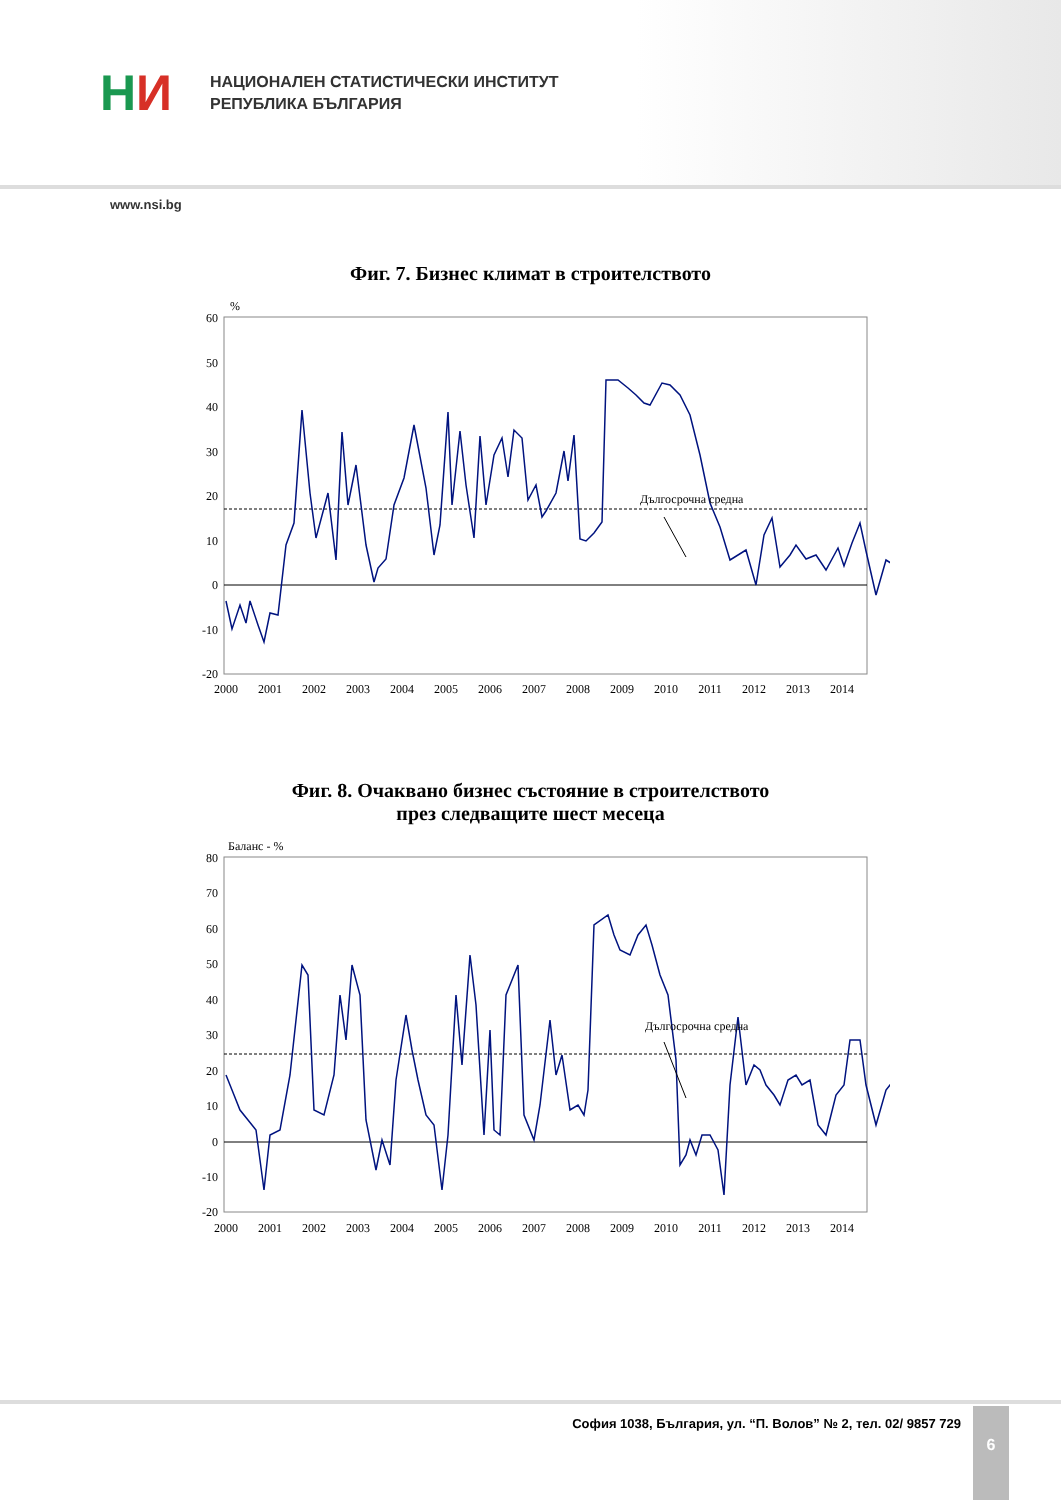Н И
НАЦИОНАЛЕН СТАТИСТИЧЕСКИ ИНСТИТУТ
РЕПУБЛИКА БЪЛГАРИЯ
www.nsi.bg
Фиг. 7. Бизнес климат в строителството
%
60
50
40
30
20
10
0
-10
-20
Дългосрочна средна
2000
2001
2002
2003
2004
2005
2006
2007
2008
2009
2010
2011
2012
2013
2014
Фиг. 8. Очаквано бизнес състояние в строителството
през следващите шест месеца
Баланс - %
80
70
60
50
40
30
20
10
0
-10
-20
Дългосрочна средна
2000
2001
2002
2003
2004
2005
2006
2007
2008
2009
2010
2011
2012
2013
2014
София 1038, България, ул. “П. Волов” № 2, тел. 02/ 9857 729
6